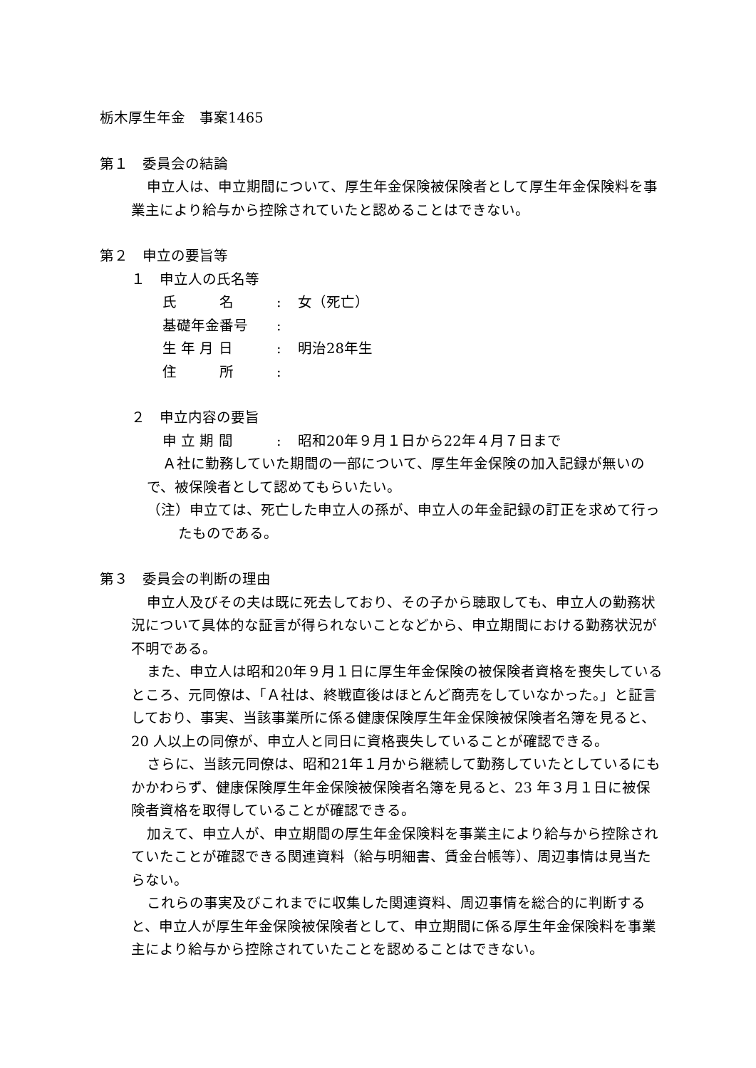栃木厚生年金　事案1465
第１　委員会の結論
申立人は、申立期間について、厚生年金保険被保険者として厚生年金保険料を事業主により給与から控除されていたと認めることはできない。
第２　申立の要旨等
１　申立人の氏名等
氏　　　名: 女（死亡）
基礎年金番号:
生 年 月 日: 明治28年生
住　　　所:
２　申立内容の要旨
申 立 期 間: 昭和20年９月１日から22年４月７日まで
Ａ社に勤務していた期間の一部について、厚生年金保険の加入記録が無いので、被保険者として認めてもらいたい。
（注）申立ては、死亡した申立人の孫が、申立人の年金記録の訂正を求めて行ったものである。
第３　委員会の判断の理由
申立人及びその夫は既に死去しており、その子から聴取しても、申立人の勤務状況について具体的な証言が得られないことなどから、申立期間における勤務状況が不明である。
また、申立人は昭和20年９月１日に厚生年金保険の被保険者資格を喪失しているところ、元同僚は、「Ａ社は、終戦直後はほとんど商売をしていなかった。」と証言しており、事実、当該事業所に係る健康保険厚生年金保険被保険者名簿を見ると、20 人以上の同僚が、申立人と同日に資格喪失していることが確認できる。
さらに、当該元同僚は、昭和21年１月から継続して勤務していたとしているにもかかわらず、健康保険厚生年金保険被保険者名簿を見ると、23 年３月１日に被保険者資格を取得していることが確認できる。
加えて、申立人が、申立期間の厚生年金保険料を事業主により給与から控除されていたことが確認できる関連資料（給与明細書、賃金台帳等）、周辺事情は見当たらない。
これらの事実及びこれまでに収集した関連資料、周辺事情を総合的に判断すると、申立人が厚生年金保険被保険者として、申立期間に係る厚生年金保険料を事業主により給与から控除されていたことを認めることはできない。